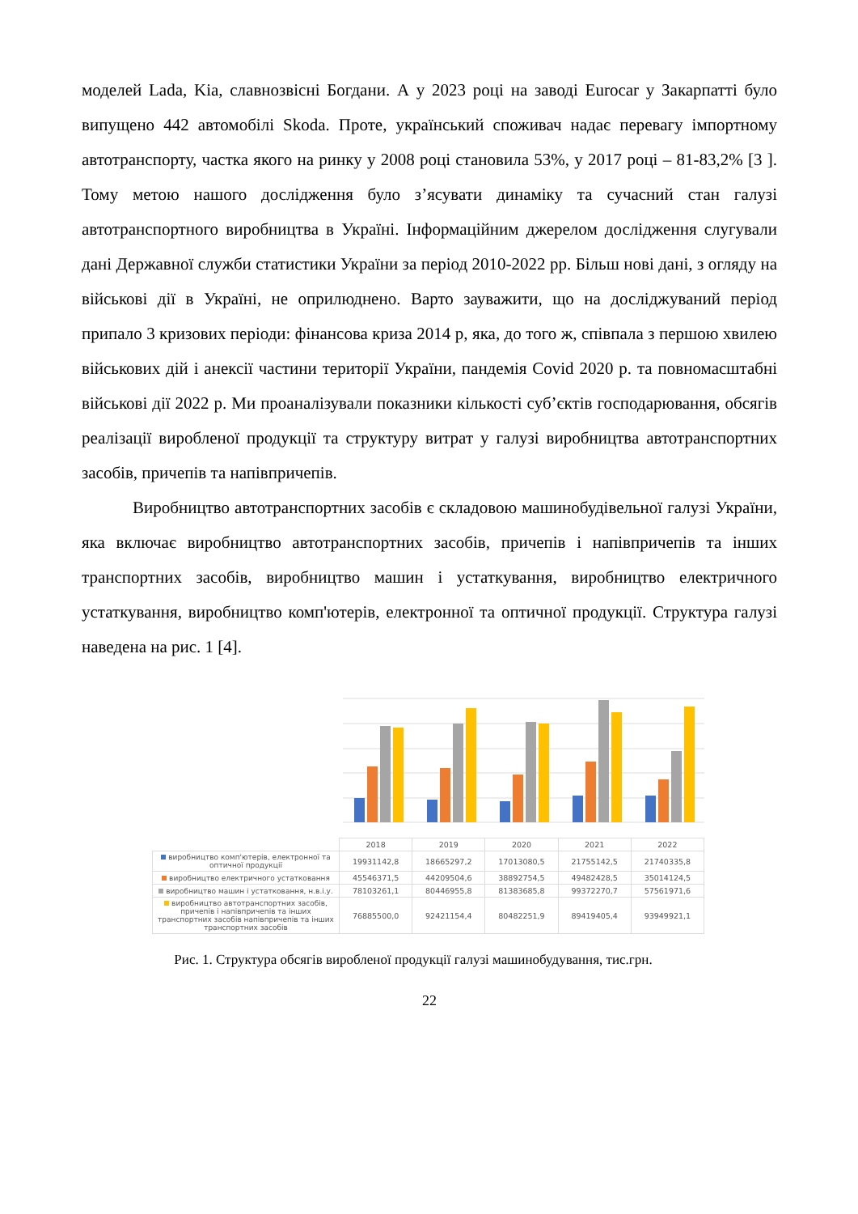моделей Lada, Kia, славнозвісні Богдани. А у 2023 році на заводі Eurocar у Закарпатті було випущено 442 автомобілі Skoda. Проте, український споживач надає перевагу імпортному автотранспорту, частка якого на ринку у 2008 році становила 53%, у 2017 році – 81-83,2% [3 ]. Тому метою нашого дослідження було з’ясувати динаміку та сучасний стан галузі автотранспортного виробництва в Україні. Інформаційним джерелом дослідження слугували дані Державної служби статистики України за період 2010-2022 рр. Більш нові дані, з огляду на військові дії в Україні, не оприлюднено. Варто зауважити, що на досліджуваний період припало 3 кризових періоди: фінансова криза 2014 р, яка, до того ж, співпала з першою хвилею військових дій і анексії частини території України, пандемія Covid 2020 р. та повномасштабні військові дії 2022 р. Ми проаналізували показники кількості суб’єктів господарювання, обсягів реалізації виробленої продукції та структуру витрат у галузі виробництва автотранспортних засобів, причепів та напівпричепів.
Виробництво автотранспортних засобів є складовою машинобудівельної галузі України, яка включає виробництво автотранспортних засобів, причепів і напівпричепів та інших транспортних засобів, виробництво машин і устаткування, виробництво електричного устаткування, виробництво комп'ютерів, електронної та оптичної продукції. Структура галузі наведена на рис. 1 [4].
| | 2018 | 2019 | 2020 | 2021 | 2022 |
| виробництво комп'ютерів, електронної та оптичної продукції | 19931142,8 | 18665297,2 | 17013080,5 | 21755142,5 | 21740335,8 |
| виробництво електричного устатковання | 45546371,5 | 44209504,6 | 38892754,5 | 49482428,5 | 35014124,5 |
| виробництво машин і устатковання, н.в.і.у. | 78103261,1 | 80446955,8 | 81383685,8 | 99372270,7 | 57561971,6 |
| виробництво автотранспортних засобів, причепів і напівпричепів та інших транспортних засобів напівпричепів та інших транспортних засобів | 76885500,0 | 92421154,4 | 80482251,9 | 89419405,4 | 93949921,1 |
Рис. 1. Структура обсягів виробленої продукції галузі машинобудування, тис.грн.
22